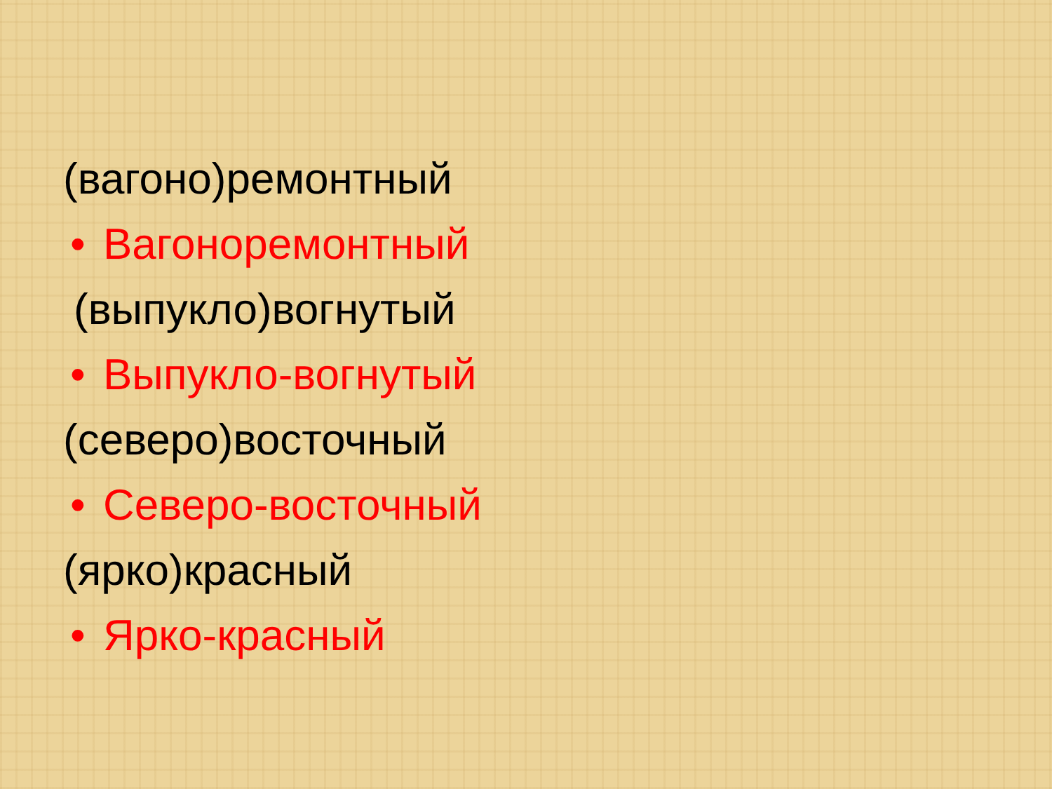(вагоно)ремонтный
• Вагоноремонтный
(выпукло)вогнутый
• Выпукло-вогнутый
(северо)восточный
• Северо-восточный
(ярко)красный
• Ярко-красный